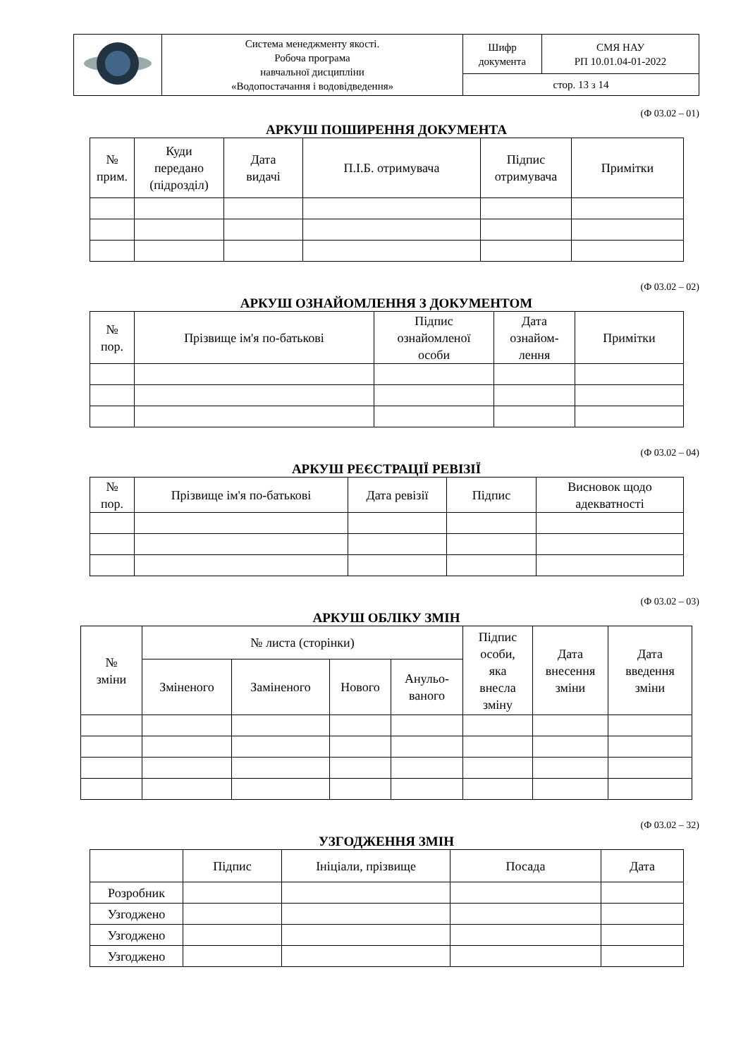| | Система менеджменту якості. Робоча програма навчальної дисципліни «Водопостачання і водовідведення» | Шифр документа | СМЯ НАУ РП 10.01.04-01-2022 |
| | | стор. 13 з 14 | |
(Ф 03.02 – 01)
АРКУШ ПОШИРЕННЯ ДОКУМЕНТА
| № прим. | Куди передано (підрозділ) | Дата видачі | П.І.Б. отримувача | Підпис отримувача | Примітки |
| --- | --- | --- | --- | --- | --- |
(Ф 03.02 – 02)
АРКУШ ОЗНАЙОМЛЕННЯ З ДОКУМЕНТОМ
| № пор. | Прізвище ім'я по-батькові | Підпис ознайомленої особи | Дата ознайом- лення | Примітки |
| --- | --- | --- | --- | --- |
(Ф 03.02 – 04)
АРКУШ РЕЄСТРАЦІЇ РЕВІЗІЇ
| № пор. | Прізвище ім'я по-батькові | Дата ревізії | Підпис | Висновок щодо адекватності |
| --- | --- | --- | --- | --- |
(Ф 03.02 – 03)
АРКУШ ОБЛІКУ ЗМІН
| № зміни | № листа (сторінки) | | | | Підпис особи, яка внесла зміну | Дата внесення зміни | Дата введення зміни |
| --- | --- | --- | --- | --- | --- | --- | --- |
| | Зміненого | Заміненого | Нового | Анульо- ваного | | | |
(Ф 03.02 – 32)
УЗГОДЖЕННЯ ЗМІН
| | Підпис | Ініціали, прізвище | Посада | Дата |
| --- | --- | --- | --- | --- |
| Розробник | | | | |
| Узгоджено | | | | |
| Узгоджено | | | | |
| Узгоджено | | | | |